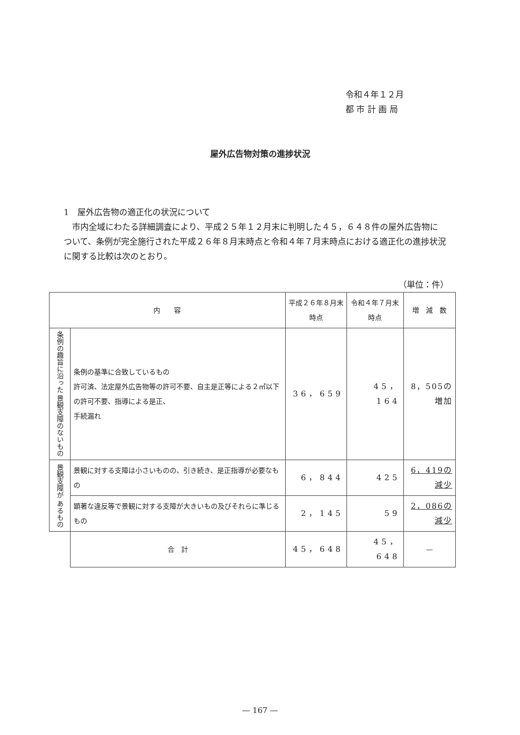令和４年１２月
都 市 計 画 局
屋外広告物対策の進捗状況
1　屋外広告物の適正化の状況について
　市内全域にわたる詳細調査により、平成２５年１２月末に判明した４５，６４８件の屋外広告物について、条例が完全施行された平成２６年８月末時点と令和４年７月末時点における適正化の進捗状況に関する比較は次のとおり。
（単位：件）
| 内 容 | | 平成２６年８月末時点 | 令和４年７月末時点 | 増 減 数 |
| --- | --- | --- | --- | --- |
| 条例の趣旨に沿った 景観支障のないもの | 条例の基準に合致しているもの 許可済、法定屋外広告物等の許可不要、自主是正等による２㎡以下の許可不要、指導による是正、 手続漏れ | 36，659 | 45，164 | 8，505の増加 |
| 景観支障が あるもの | 景観に対する支障は小さいものの、引き続き、是正指導が必要なもの | 6，844 | 425 | 6，419の減少 |
| | 顕著な違反等で景観に対する支障が大きいもの及びそれらに準じるもの | 2，145 | 59 | 2，086の減少 |
| | 合 計 | 45，648 | 45，648 | — |
― 167 ―